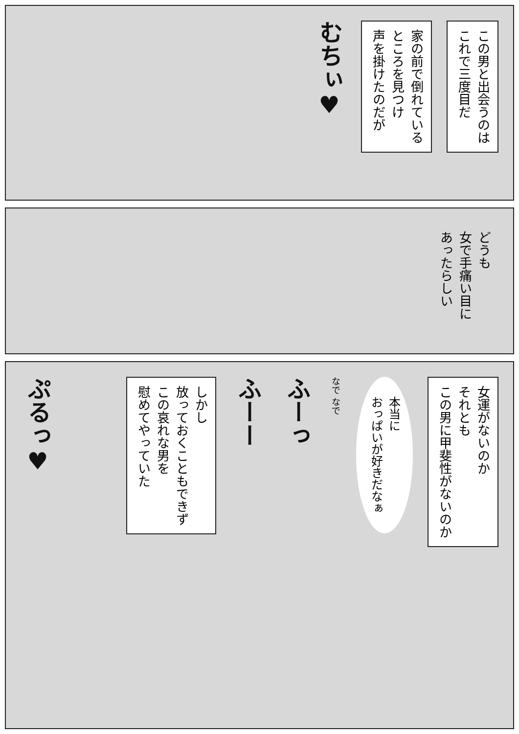この男と出会うのは
これで三度目だ
家の前で倒れている
ところを見つけ
声を掛けたのだが
むちぃ♥
どうも
女で手痛い目に
あったらしい
女運がないのか
それとも
この男に甲斐性がないのか
本当に
おっぱいが好きだなぁ
なで なで
ふーっ
ふーー
しかし
放っておくこともできず
この哀れな男を
慰めてやっていた
ぷるっ♥